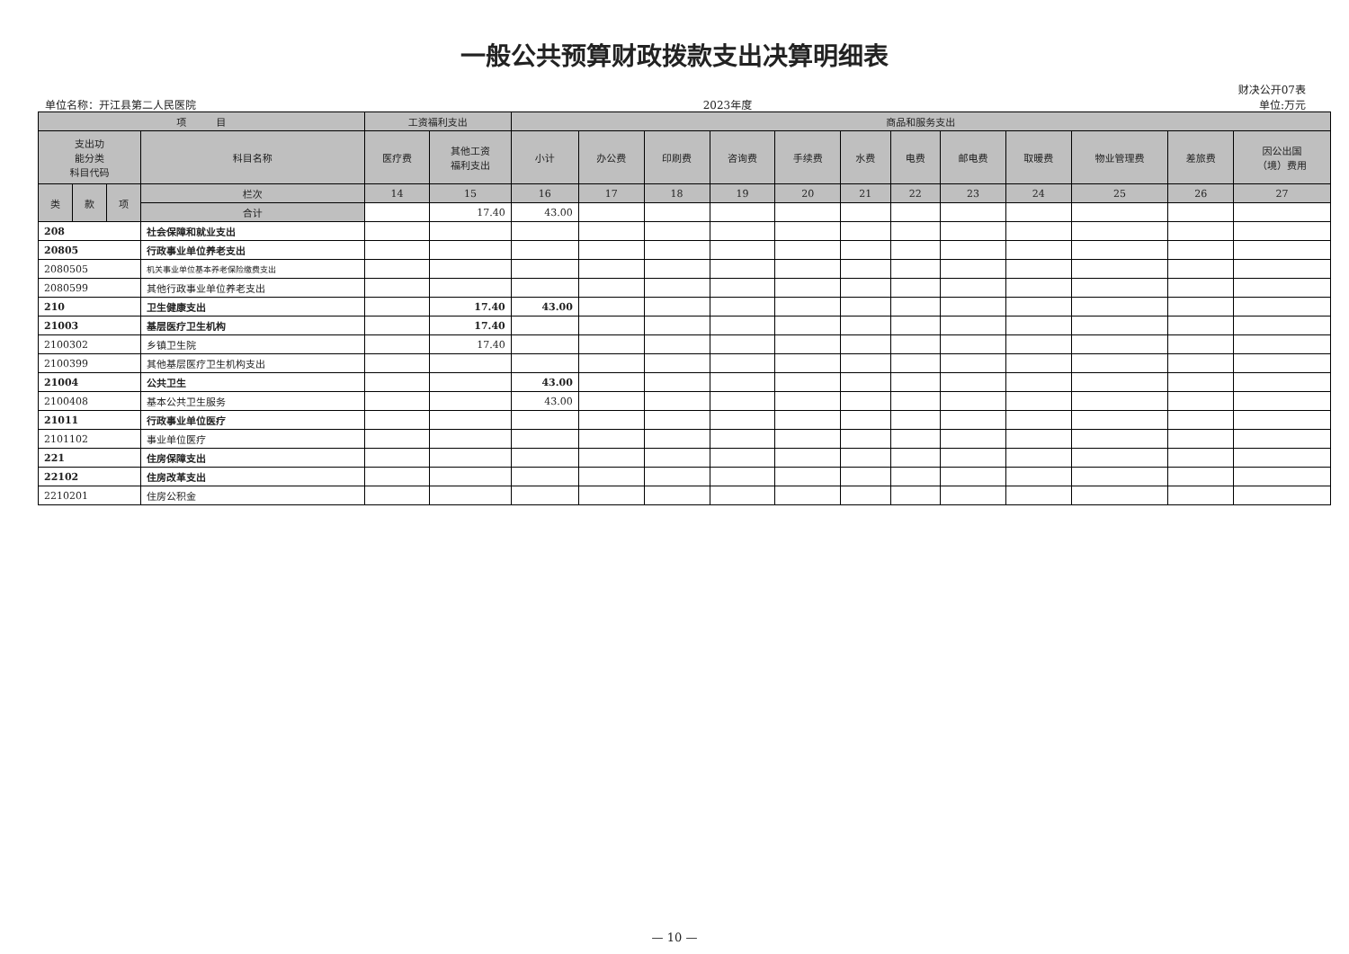一般公共预算财政拨款支出决算明细表
财决公开07表
单位名称：开江县第二人民医院 2023年度 单位:万元
| 项 目 | | | | 工资福利支出 | | 商品和服务支出 | | | | | | | | | | | |
| --- | --- | --- | --- | --- | --- | --- | --- | --- | --- | --- | --- | --- | --- | --- | --- | --- | --- |
| 支出功 能分类 科目代码 | | | 科目名称 | 医疗费 | 其他工资 福利支出 | 小计 | 办公费 | 印刷费 | 咨询费 | 手续费 | 水费 | 电费 | 邮电费 | 取暖费 | 物业管理费 | 差旅费 | 因公出国 （境）费用 |
| 类 | 款 | 项 | 栏次 | 14 | 15 | 16 | 17 | 18 | 19 | 20 | 21 | 22 | 23 | 24 | 25 | 26 | 27 |
| | | | 合计 | | 17.40 | 43.00 | | | | | | | | | | | |
| 208 | | | 社会保障和就业支出 | | | | | | | | | | | | | | |
| 20805 | | | 行政事业单位养老支出 | | | | | | | | | | | | | | |
| 2080505 | | | 机关事业单位基本养老保险缴费支出 | | | | | | | | | | | | | | |
| 2080599 | | | 其他行政事业单位养老支出 | | | | | | | | | | | | | | |
| 210 | | | 卫生健康支出 | | 17.40 | 43.00 | | | | | | | | | | | |
| 21003 | | | 基层医疗卫生机构 | | 17.40 | | | | | | | | | | | | |
| 2100302 | | | 乡镇卫生院 | | 17.40 | | | | | | | | | | | | |
| 2100399 | | | 其他基层医疗卫生机构支出 | | | | | | | | | | | | | | |
| 21004 | | | 公共卫生 | | | 43.00 | | | | | | | | | | | |
| 2100408 | | | 基本公共卫生服务 | | | 43.00 | | | | | | | | | | | |
| 21011 | | | 行政事业单位医疗 | | | | | | | | | | | | | | |
| 2101102 | | | 事业单位医疗 | | | | | | | | | | | | | | |
| 221 | | | 住房保障支出 | | | | | | | | | | | | | | |
| 22102 | | | 住房改革支出 | | | | | | | | | | | | | | |
| 2210201 | | | 住房公积金 | | | | | | | | | | | | | | |
— 10 —